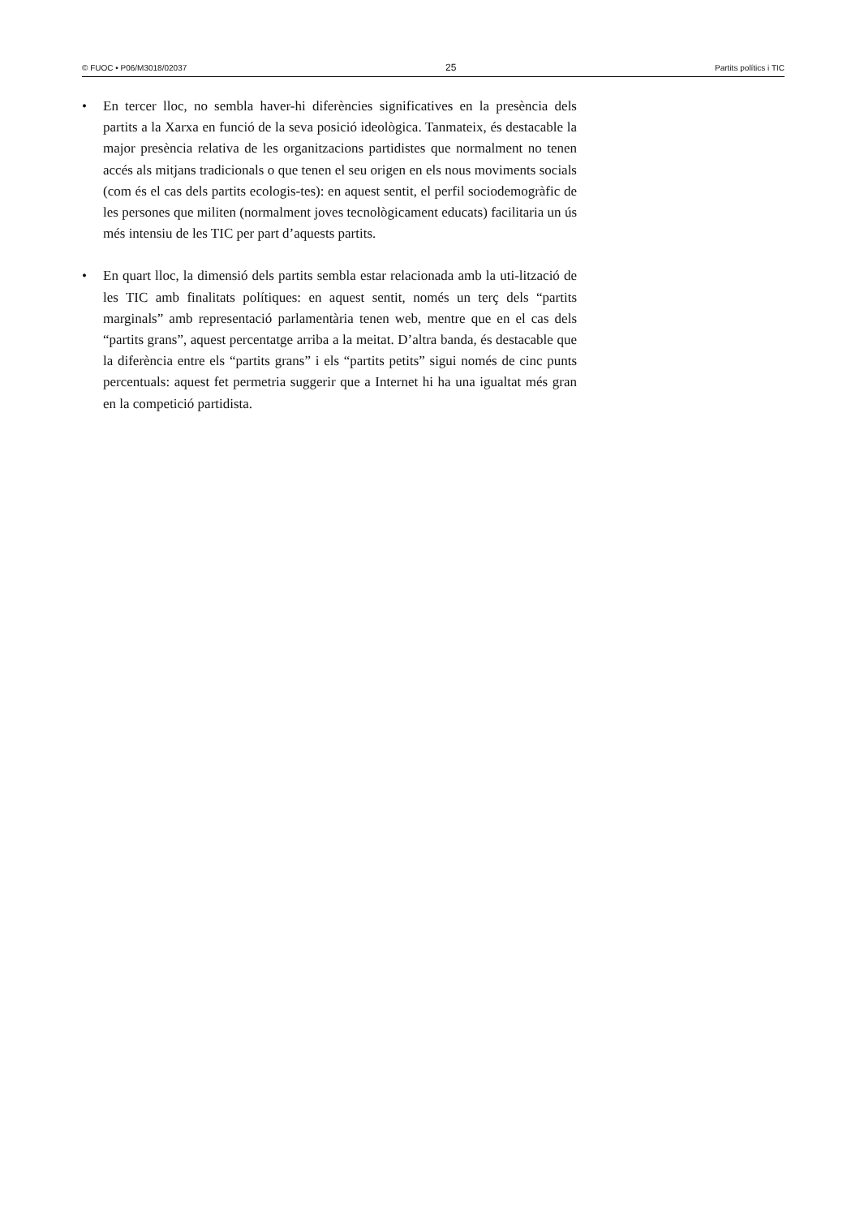© FUOC • P06/M3018/02037 25 Partits polítics i TIC
• En tercer lloc, no sembla haver-hi diferències significatives en la presència dels partits a la Xarxa en funció de la seva posició ideològica. Tanmateix, és destacable la major presència relativa de les organitzacions partidistes que normalment no tenen accés als mitjans tradicionals o que tenen el seu origen en els nous moviments socials (com és el cas dels partits ecologis-tes): en aquest sentit, el perfil sociodemogràfic de les persones que militen (normalment joves tecnològicament educats) facilitaria un ús més intensiu de les TIC per part d’aquests partits.
• En quart lloc, la dimensió dels partits sembla estar relacionada amb la uti-lització de les TIC amb finalitats polítiques: en aquest sentit, només un terç dels “partits marginals” amb representació parlamentària tenen web, mentre que en el cas dels “partits grans”, aquest percentatge arriba a la meitat. D’altra banda, és destacable que la diferència entre els “partits grans” i els “partits petits” sigui només de cinc punts percentuals: aquest fet permetria suggerir que a Internet hi ha una igualtat més gran en la competició partidista.